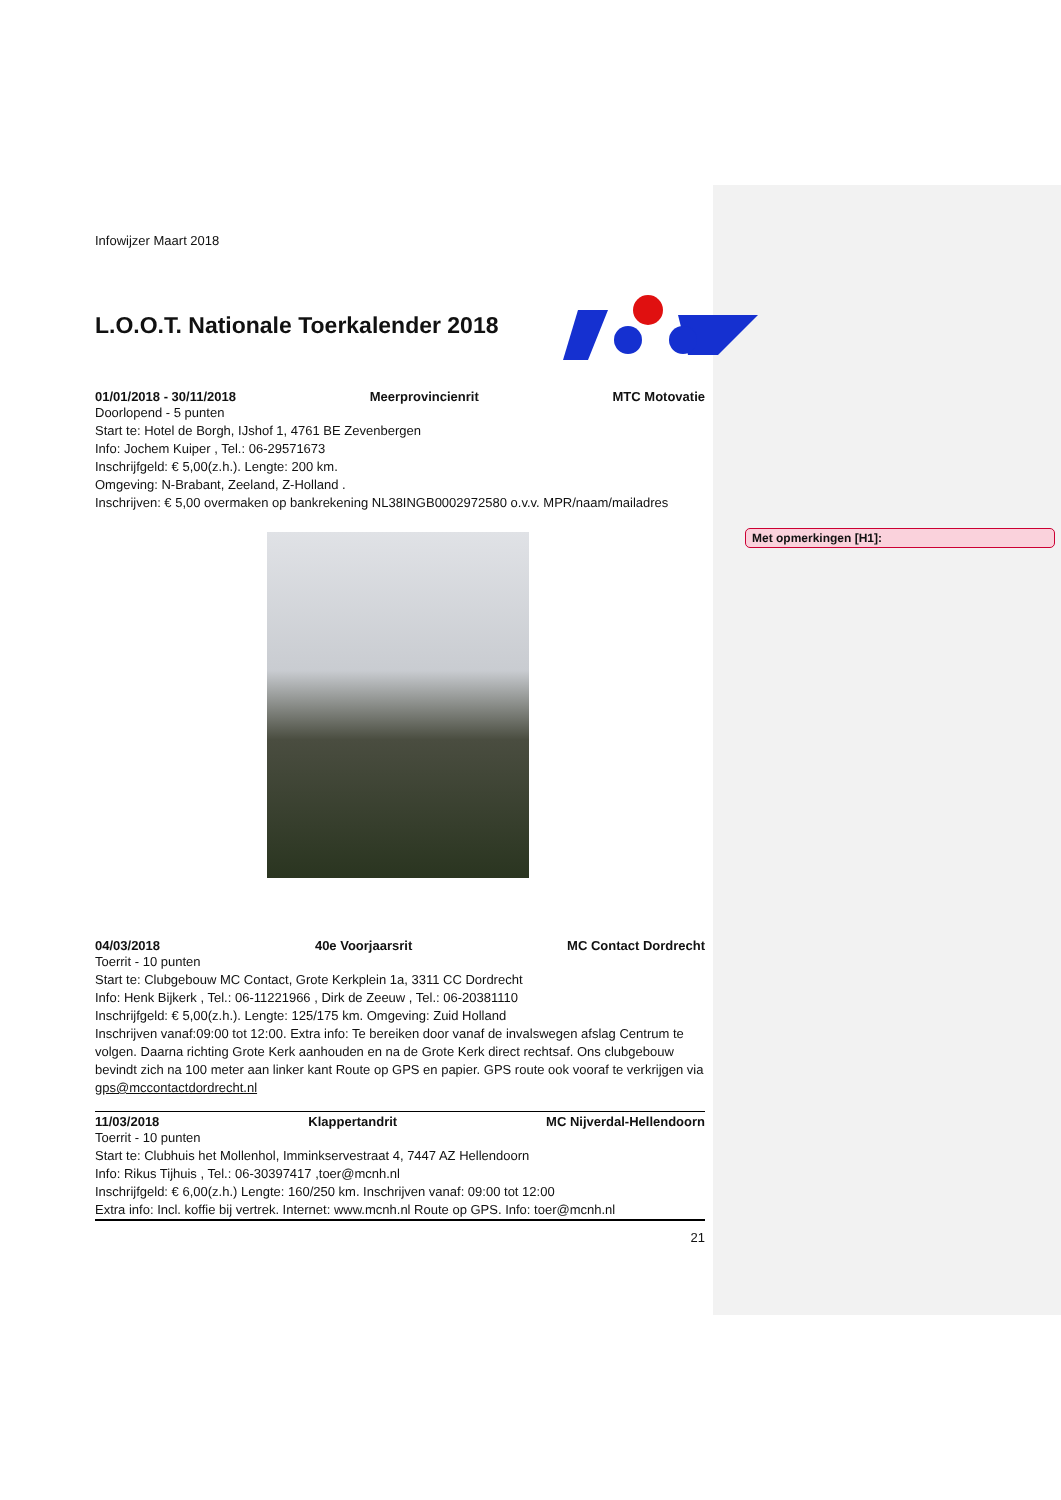Met opmerkingen [H1]:
Infowijzer Maart 2018
L.O.O.T. Nationale Toerkalender 2018
01/01/2018 - 30/11/2018 Meerprovincienrit MTC Motovatie
Doorlopend - 5 punten
Start te: Hotel de Borgh, IJshof 1, 4761 BE Zevenbergen
Info: Jochem Kuiper , Tel.: 06-29571673
Inschrijfgeld: € 5,00(z.h.). Lengte: 200 km.
Omgeving: N-Brabant, Zeeland, Z-Holland .
Inschrijven: € 5,00 overmaken op bankrekening NL38INGB0002972580 o.v.v. MPR/naam/mailadres
04/03/2018 40e Voorjaarsrit MC Contact Dordrecht
Toerrit - 10 punten
Start te: Clubgebouw MC Contact, Grote Kerkplein 1a, 3311 CC Dordrecht
Info: Henk Bijkerk , Tel.: 06-11221966 , Dirk de Zeeuw , Tel.: 06-20381110
Inschrijfgeld: € 5,00(z.h.). Lengte: 125/175 km. Omgeving: Zuid Holland
Inschrijven vanaf:09:00 tot 12:00. Extra info: Te bereiken door vanaf de invalswegen afslag Centrum te volgen. Daarna richting Grote Kerk aanhouden en na de Grote Kerk direct rechtsaf. Ons clubgebouw bevindt zich na 100 meter aan linker kant Route op GPS en papier. GPS route ook vooraf te verkrijgen via gps@mccontactdordrecht.nl
11/03/2018 Klappertandrit MC Nijverdal-Hellendoorn
Toerrit - 10 punten
Start te: Clubhuis het Mollenhol, Imminkservestraat 4, 7447 AZ Hellendoorn
Info: Rikus Tijhuis , Tel.: 06-30397417 ,toer@mcnh.nl
Inschrijfgeld: € 6,00(z.h.) Lengte: 160/250 km. Inschrijven vanaf: 09:00 tot 12:00
Extra info: Incl. koffie bij vertrek. Internet: www.mcnh.nl Route op GPS. Info: toer@mcnh.nl
21